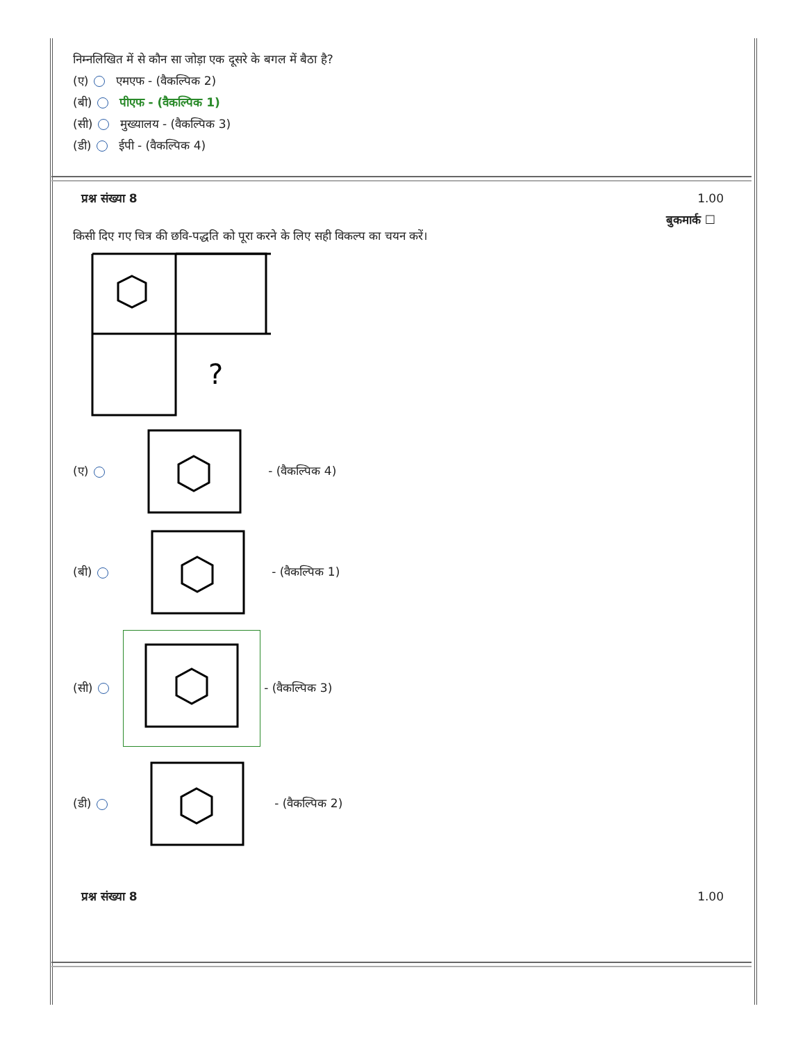निम्नलिखित में से कौन सा जोड़ा एक दूसरे के बगल में बैठा है?
(ए) एमएफ - (वैकल्पिक 2)
(बी) पीएफ - (वैकल्पिक 1)
(सी) मुख्यालय - (वैकल्पिक 3)
(डी) ईपी - (वैकल्पिक 4)
प्रश्न संख्या 8 1.00
बुकमार्क ☐
किसी दिए गए चित्र की छवि-पद्धति को पूरा करने के लिए सही विकल्प का चयन करें।
?
(ए) - (वैकल्पिक 4)
(बी) - (वैकल्पिक 1)
(सी) - (वैकल्पिक 3)
(डी) - (वैकल्पिक 2)
प्रश्न संख्या 8 1.00